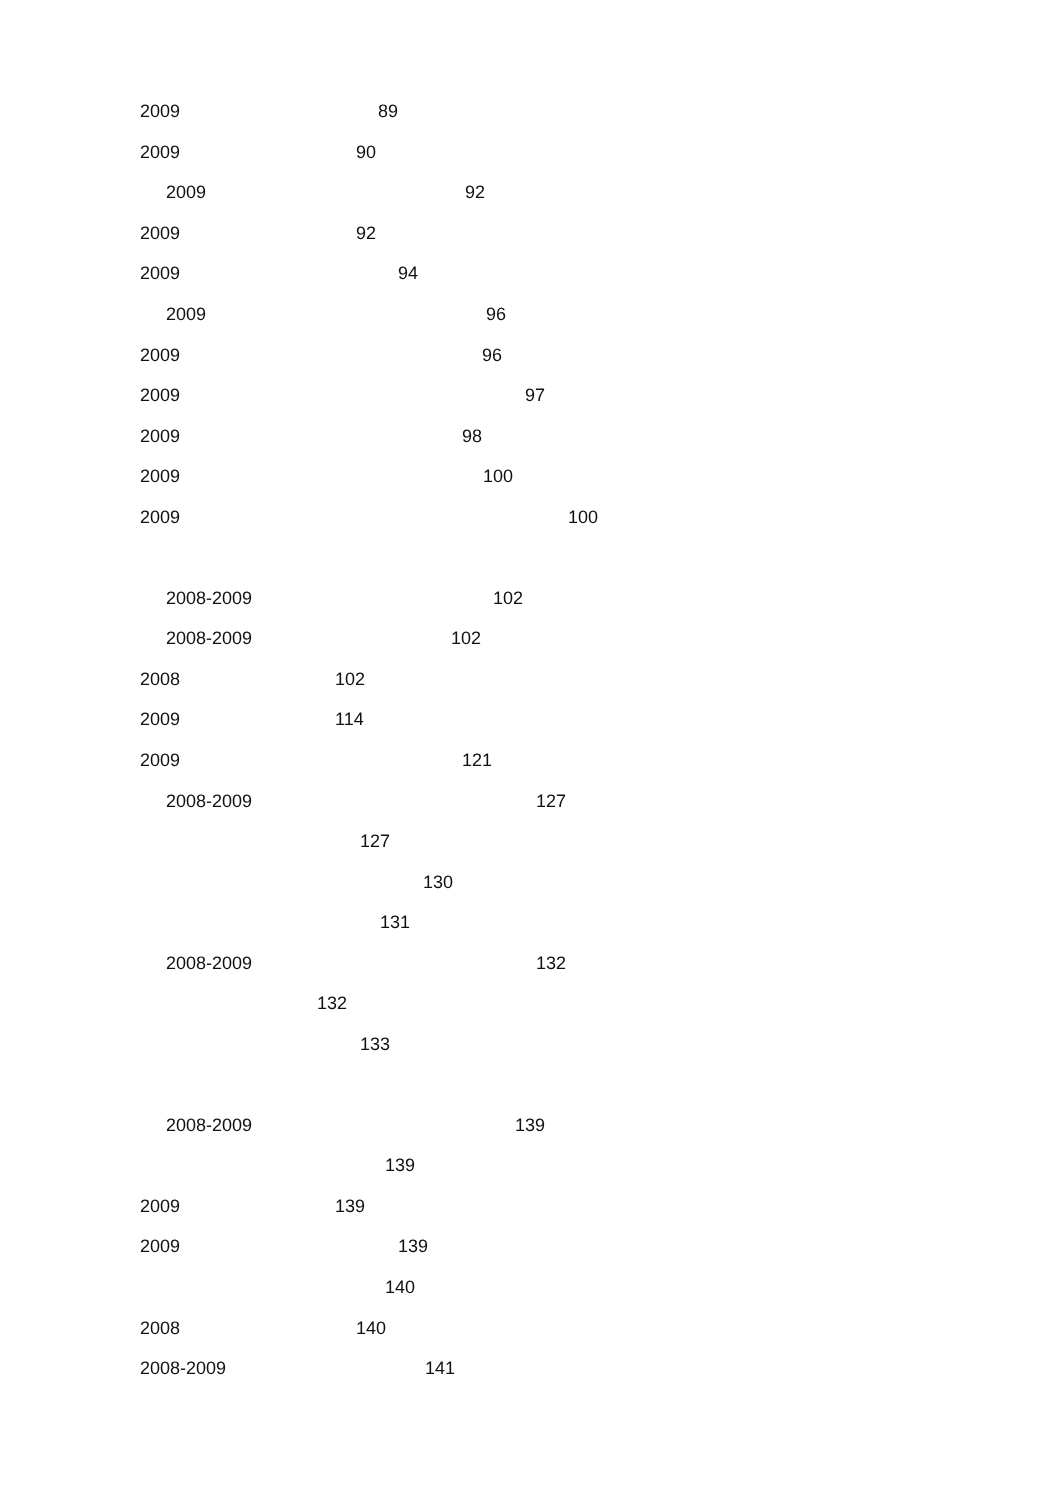2009 89
2009 90
2009 92
2009 92
2009 94
2009 96
2009 96
2009 97
2009 98
2009 100
2009 100
2008-2009 102
2008-2009 102
2008 102
2009 114
2009 121
2008-2009 127
127
130
131
2008-2009 132
132
133
2008-2009 139
139
2009 139
2009 139
140
2008 140
2008-2009 141